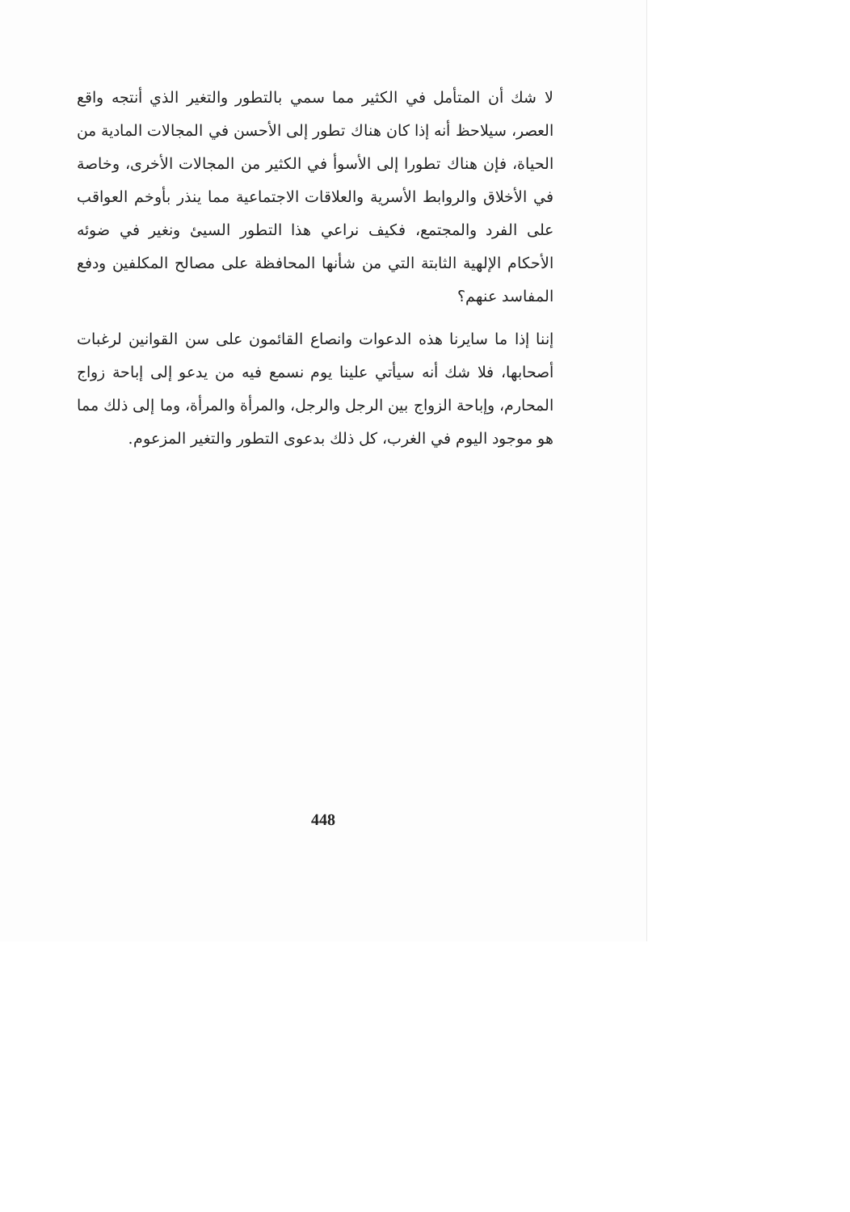لا شك أن المتأمل في الكثير مما سمي بالتطور والتغير الذي أنتجه واقع العصر، سيلاحظ أنه إذا كان هناك تطور إلى الأحسن في المجالات المادية من الحياة، فإن هناك تطورا إلى الأسوأ في الكثير من المجالات الأخرى، وخاصة في الأخلاق والروابط الأسرية والعلاقات الاجتماعية مما ينذر بأوخم العواقب على الفرد والمجتمع، فكيف نراعي هذا التطور السيئ ونغير في ضوئه الأحكام الإلهية الثابتة التي من شأنها المحافظة على مصالح المكلفين ودفع المفاسد عنهم؟
إننا إذا ما سايرنا هذه الدعوات وانصاع القائمون على سن القوانين لرغبات أصحابها، فلا شك أنه سيأتي علينا يوم نسمع فيه من يدعو إلى إباحة زواج المحارم، وإباحة الزواج بين الرجل والرجل، والمرأة والمرأة، وما إلى ذلك مما هو موجود اليوم في الغرب، كل ذلك بدعوى التطور والتغير المزعوم.
448